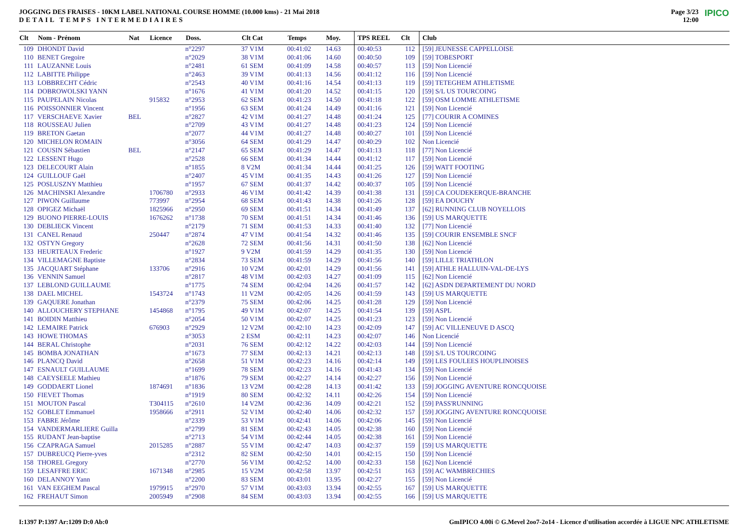JOGGING DES FRAISES - 10KM LABEL NATIONAL COURSE HOMME (10.000 kms) - 21 Mai 2018
DETAIL TEMPS INTERMEDIAIRES
Page 3/23
12:00
IPICO
| Clt | Nom - Prénom | Nat | Licence | Doss. | Clt Cat | Temps | Moy. | TPS REEL | Clt | Club |
| --- | --- | --- | --- | --- | --- | --- | --- | --- | --- | --- |
| 109 | DHONDT David | | | n°2297 | 37 V1M | 00:41:02 | 14.63 | 00:40:53 | 112 | [59] JEUNESSE CAPPELLOISE |
| 110 | BENET Gregoire | | | n°2029 | 38 V1M | 00:41:06 | 14.60 | 00:40:50 | 109 | [59] TOBESPORT |
| 111 | LAUZANNE Louis | | | n°2481 | 61 SEM | 00:41:09 | 14.58 | 00:40:57 | 113 | [59] Non Licencié |
| 112 | LABITTE Philippe | | | n°2463 | 39 V1M | 00:41:13 | 14.56 | 00:41:12 | 116 | [59] Non Licencié |
| 113 | LOBBRECHT Cédric | | | n°2543 | 40 V1M | 00:41:16 | 14.54 | 00:41:13 | 119 | [59] TETEGHEM ATHLETISME |
| 114 | DOBROWOLSKI YANN | | | n°1676 | 41 V1M | 00:41:20 | 14.52 | 00:41:15 | 120 | [59] S/L US TOURCOING |
| 115 | PAUPELAIN Nicolas | | 915832 | n°2953 | 62 SEM | 00:41:23 | 14.50 | 00:41:18 | 122 | [59] OSM LOMME ATHLETISME |
| 116 | POISSONNIER Vincent | | | n°1956 | 63 SEM | 00:41:24 | 14.49 | 00:41:16 | 121 | [59] Non Licencié |
| 117 | VERSCHAEVE Xavier | BEL | | n°2827 | 42 V1M | 00:41:27 | 14.48 | 00:41:24 | 125 | [77] COURIR A COMINES |
| 118 | ROUSSEAU Julien | | | n°2709 | 43 V1M | 00:41:27 | 14.48 | 00:41:23 | 124 | [59] Non Licencié |
| 119 | BRETON Gaetan | | | n°2077 | 44 V1M | 00:41:27 | 14.48 | 00:40:27 | 101 | [59] Non Licencié |
| 120 | MICHELON ROMAIN | | | n°3056 | 64 SEM | 00:41:29 | 14.47 | 00:40:29 | 102 | Non Licencié |
| 121 | COUSIN Sébastien | BEL | | n°2147 | 65 SEM | 00:41:29 | 14.47 | 00:41:13 | 118 | [77] Non Licencié |
| 122 | LESSENT Hugo | | | n°2528 | 66 SEM | 00:41:34 | 14.44 | 00:41:12 | 117 | [59] Non Licencié |
| 123 | DELECOURT Alain | | | n°1855 | 8 V2M | 00:41:34 | 14.44 | 00:41:25 | 126 | [59] WATT FOOTING |
| 124 | GUILLOUF Gaël | | | n°2407 | 45 V1M | 00:41:35 | 14.43 | 00:41:26 | 127 | [59] Non Licencié |
| 125 | POSLUSZNY Matthieu | | | n°1957 | 67 SEM | 00:41:37 | 14.42 | 00:40:37 | 105 | [59] Non Licencié |
| 126 | MACHINSKI Alexandre | | 1706780 | n°2933 | 46 V1M | 00:41:42 | 14.39 | 00:41:38 | 131 | [59] CA COUDEKERQUE-BRANCHE |
| 127 | PIWON Guillaume | | 773997 | n°2954 | 68 SEM | 00:41:43 | 14.38 | 00:41:26 | 128 | [59] EA DOUCHY |
| 128 | OPIGEZ Michaël | | 1825966 | n°2950 | 69 SEM | 00:41:51 | 14.34 | 00:41:49 | 137 | [62] RUNNING CLUB NOYELLOIS |
| 129 | BUONO PIERRE-LOUIS | | 1676262 | n°1738 | 70 SEM | 00:41:51 | 14.34 | 00:41:46 | 136 | [59] US MARQUETTE |
| 130 | DEBLIECK Vincent | | | n°2179 | 71 SEM | 00:41:53 | 14.33 | 00:41:40 | 132 | [77] Non Licencié |
| 131 | CANEL Renaud | | 250447 | n°2874 | 47 V1M | 00:41:54 | 14.32 | 00:41:46 | 135 | [59] COURIR ENSEMBLE SNCF |
| 132 | OSTYN Gregory | | | n°2628 | 72 SEM | 00:41:56 | 14.31 | 00:41:50 | 138 | [62] Non Licencié |
| 133 | HEURTEAUX Frederic | | | n°1927 | 9 V2M | 00:41:59 | 14.29 | 00:41:35 | 130 | [59] Non Licencié |
| 134 | VILLEMAGNE Baptiste | | | n°2834 | 73 SEM | 00:41:59 | 14.29 | 00:41:56 | 140 | [59] LILLE TRIATHLON |
| 135 | JACQUART Stéphane | | 133706 | n°2916 | 10 V2M | 00:42:01 | 14.29 | 00:41:56 | 141 | [59] ATHLE HALLUIN-VAL-DE-LYS |
| 136 | VENNIN Samuel | | | n°2817 | 48 V1M | 00:42:03 | 14.27 | 00:41:09 | 115 | [62] Non Licencié |
| 137 | LEBLOND GUILLAUME | | | n°1775 | 74 SEM | 00:42:04 | 14.26 | 00:41:57 | 142 | [62] ASDN DEPARTEMENT DU NORD |
| 138 | DAEL MICHEL | | 1543724 | n°1743 | 11 V2M | 00:42:05 | 14.26 | 00:41:59 | 143 | [59] US MARQUETTE |
| 139 | GAQUERE Jonathan | | | n°2379 | 75 SEM | 00:42:06 | 14.25 | 00:41:28 | 129 | [59] Non Licencié |
| 140 | ALLOUCHERY STEPHANE | | 1454868 | n°1795 | 49 V1M | 00:42:07 | 14.25 | 00:41:54 | 139 | [59] ASPL |
| 141 | BOIDIN Matthieu | | | n°2054 | 50 V1M | 00:42:07 | 14.25 | 00:41:23 | 123 | [59] Non Licencié |
| 142 | LEMAIRE Patrick | | 676903 | n°2929 | 12 V2M | 00:42:10 | 14.23 | 00:42:09 | 147 | [59] AC VILLENEUVE D ASCQ |
| 143 | HOWE THOMAS | | | n°3053 | 2 ESM | 00:42:11 | 14.23 | 00:42:07 | 146 | Non Licencié |
| 144 | BERAL Christophe | | | n°2031 | 76 SEM | 00:42:12 | 14.22 | 00:42:03 | 144 | [59] Non Licencié |
| 145 | BOMBA JONATHAN | | | n°1673 | 77 SEM | 00:42:13 | 14.21 | 00:42:13 | 148 | [59] S/L US TOURCOING |
| 146 | PLANCQ David | | | n°2658 | 51 V1M | 00:42:23 | 14.16 | 00:42:14 | 149 | [59] LES FOULEES HOUPLINOISES |
| 147 | ESNAULT GUILLAUME | | | n°1699 | 78 SEM | 00:42:23 | 14.16 | 00:41:43 | 134 | [59] Non Licencié |
| 148 | CAEYSEELE Mathieu | | | n°1876 | 79 SEM | 00:42:27 | 14.14 | 00:42:27 | 156 | [59] Non Licencié |
| 149 | GODDAERT Lionel | | 1874691 | n°1836 | 13 V2M | 00:42:28 | 14.13 | 00:41:42 | 133 | [59] JOGGING AVENTURE RONCQUOISE |
| 150 | FIEVET Thomas | | | n°1919 | 80 SEM | 00:42:32 | 14.11 | 00:42:26 | 154 | [59] Non Licencié |
| 151 | MOUTON Pascal | | T304115 | n°2610 | 14 V2M | 00:42:36 | 14.09 | 00:42:21 | 152 | [59] PASS'RUNNING |
| 152 | GOBLET Emmanuel | | 1958666 | n°2911 | 52 V1M | 00:42:40 | 14.06 | 00:42:32 | 157 | [59] JOGGING AVENTURE RONCQUOISE |
| 153 | FABRE Jérôme | | | n°2339 | 53 V1M | 00:42:41 | 14.06 | 00:42:06 | 145 | [59] Non Licencié |
| 154 | VANDERMARLIERE Guilla | | | n°2799 | 81 SEM | 00:42:43 | 14.05 | 00:42:38 | 160 | [59] Non Licencié |
| 155 | RUDANT Jean-baptise | | | n°2713 | 54 V1M | 00:42:44 | 14.05 | 00:42:38 | 161 | [59] Non Licencié |
| 156 | CZAPRAGA Samuel | | 2015285 | n°2887 | 55 V1M | 00:42:47 | 14.03 | 00:42:37 | 159 | [59] US MARQUETTE |
| 157 | DUBREUCQ Pierre-yves | | | n°2312 | 82 SEM | 00:42:50 | 14.01 | 00:42:15 | 150 | [59] Non Licencié |
| 158 | THOREL Gregory | | | n°2770 | 56 V1M | 00:42:52 | 14.00 | 00:42:33 | 158 | [62] Non Licencié |
| 159 | LESAFFRE ERIC | | 1671348 | n°2985 | 15 V2M | 00:42:58 | 13.97 | 00:42:51 | 163 | [59] AC WAMBRECHIES |
| 160 | DELANNOY Yann | | | n°2200 | 83 SEM | 00:43:01 | 13.95 | 00:42:27 | 155 | [59] Non Licencié |
| 161 | VAN EEGHEM Pascal | | 1979915 | n°2970 | 57 V1M | 00:43:03 | 13.94 | 00:42:55 | 167 | [59] US MARQUETTE |
| 162 | FREHAUT Simon | | 2005949 | n°2908 | 84 SEM | 00:43:03 | 13.94 | 00:42:55 | 166 | [59] US MARQUETTE |
I:1397 P:1397 Ar:1209 D:0 Ab:0 GmIPICO 4.00i © G.Mevel 2oo7-2o14 - Licence d'utilisation accordée à LIGUE NPC ATHLETISME